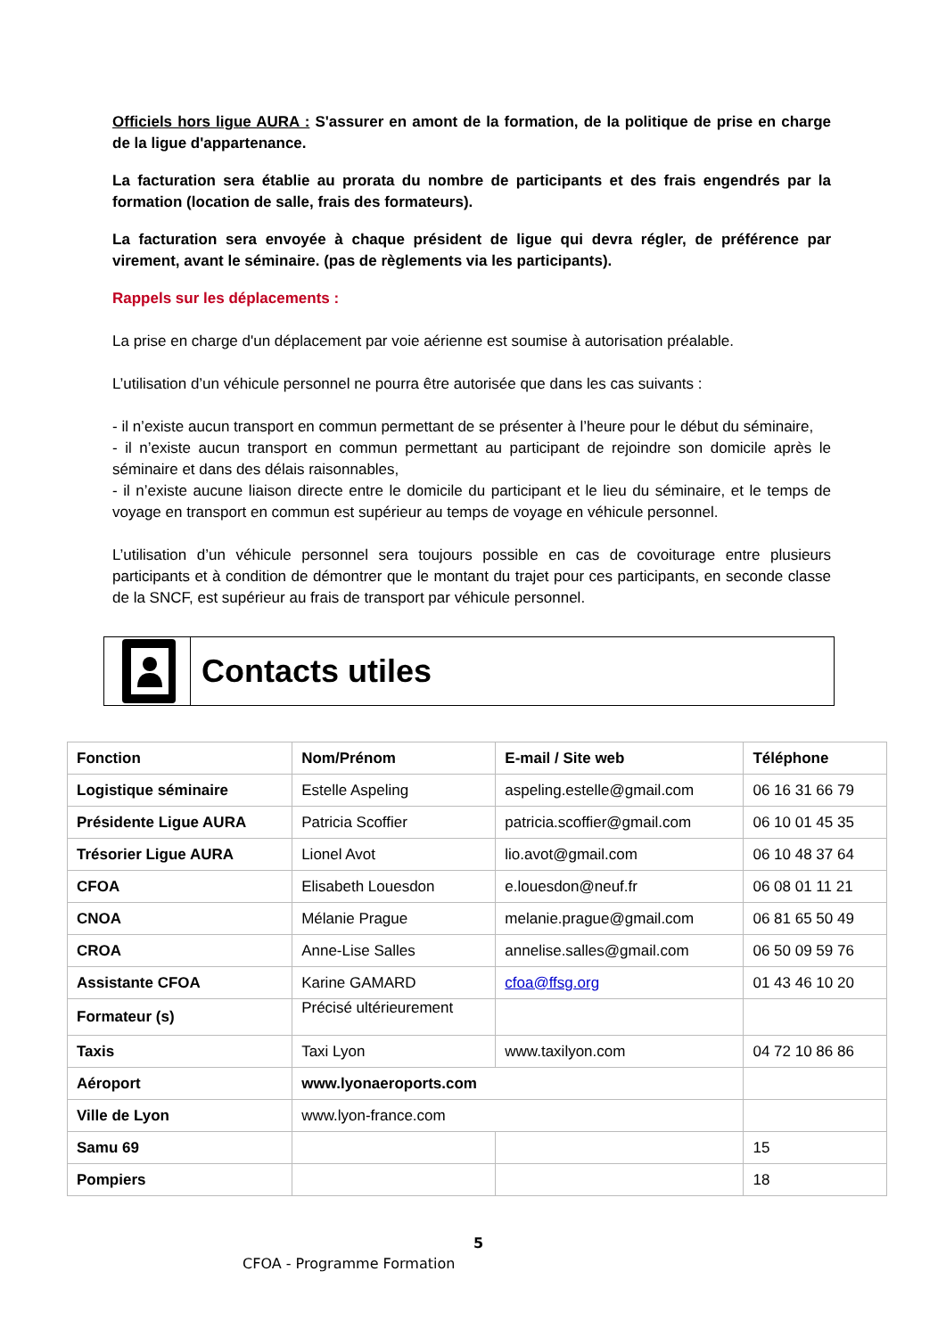Officiels hors ligue AURA : S'assurer en amont de la formation, de la politique de prise en charge de la ligue d'appartenance.
La facturation sera établie au prorata du nombre de participants et des frais engendrés par la formation (location de salle, frais des formateurs).
La facturation sera envoyée à chaque président de ligue qui devra régler, de préférence par virement, avant le séminaire. (pas de règlements via les participants).
Rappels sur les déplacements :
La prise en charge d'un déplacement par voie aérienne est soumise à autorisation préalable.
L’utilisation d’un véhicule personnel ne pourra être autorisée que dans les cas suivants :
- il n’existe aucun transport en commun permettant de se présenter à l’heure pour le début du séminaire,
- il n’existe aucun transport en commun permettant au participant de rejoindre son domicile après le séminaire et dans des délais raisonnables,
- il n’existe aucune liaison directe entre le domicile du participant et le lieu du séminaire, et le temps de voyage en transport en commun est supérieur au temps de voyage en véhicule personnel.
L’utilisation d’un véhicule personnel sera toujours possible en cas de covoiturage entre plusieurs participants et à condition de démontrer que le montant du trajet pour ces participants, en seconde classe de la SNCF, est supérieur au frais de transport par véhicule personnel.
Contacts utiles
| Fonction | Nom/Prénom | E-mail / Site web | Téléphone |
| --- | --- | --- | --- |
| Logistique séminaire | Estelle Aspeling | aspeling.estelle@gmail.com | 06 16 31 66 79 |
| Présidente Ligue AURA | Patricia Scoffier | patricia.scoffier@gmail.com | 06 10 01 45 35 |
| Trésorier Ligue AURA | Lionel Avot | lio.avot@gmail.com | 06 10 48 37 64 |
| CFOA | Elisabeth Louesdon | e.louesdon@neuf.fr | 06 08 01 11 21 |
| CNOA | Mélanie Prague | melanie.prague@gmail.com | 06 81 65 50 49 |
| CROA | Anne-Lise Salles | annelise.salles@gmail.com | 06 50 09 59 76 |
| Assistante CFOA | Karine GAMARD | cfoa@ffsg.org | 01 43 46 10 20 |
| Formateur (s) | Précisé ultérieurement | | |
| Taxis | Taxi Lyon | www.taxilyon.com | 04 72 10 86 86 |
| Aéroport | www.lyonaeroports.com | | |
| Ville de Lyon | www.lyon-france.com | | |
| Samu 69 | | | 15 |
| Pompiers | | | 18 |
5
CFOA - Programme Formation